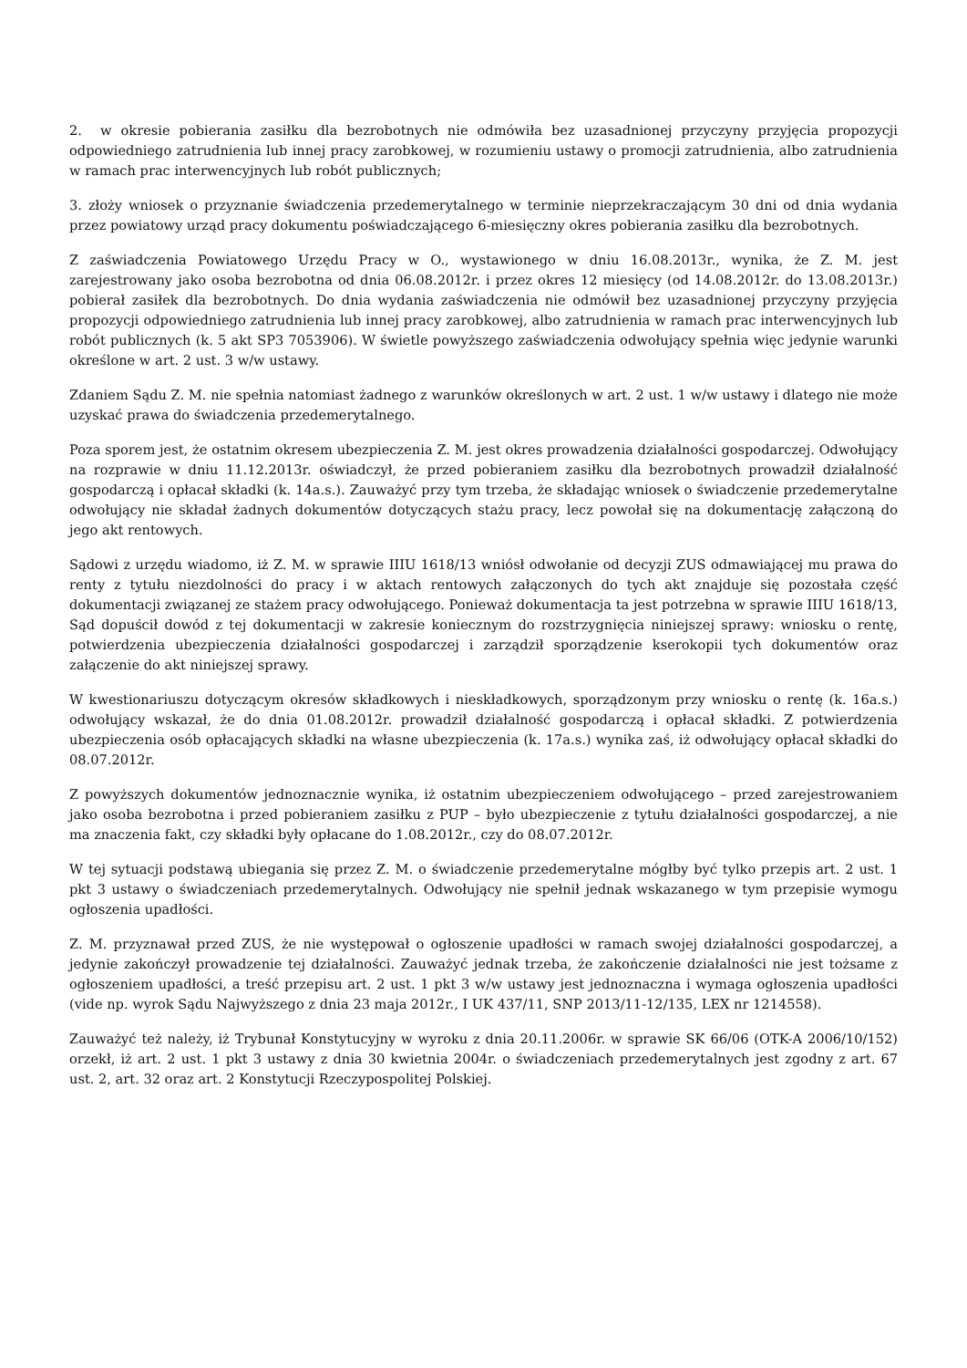2. w okresie pobierania zasiłku dla bezrobotnych nie odmówiła bez uzasadnionej przyczyny przyjęcia propozycji odpowiedniego zatrudnienia lub innej pracy zarobkowej, w rozumieniu ustawy o promocji zatrudnienia, albo zatrudnienia w ramach prac interwencyjnych lub robót publicznych;
3. złoży wniosek o przyznanie świadczenia przedemerytalnego w terminie nieprzekraczającym 30 dni od dnia wydania przez powiatowy urząd pracy dokumentu poświadczającego 6-miesięczny okres pobierania zasiłku dla bezrobotnych.
Z zaświadczenia Powiatowego Urzędu Pracy w O., wystawionego w dniu 16.08.2013r., wynika, że Z. M. jest zarejestrowany jako osoba bezrobotna od dnia 06.08.2012r. i przez okres 12 miesięcy (od 14.08.2012r. do 13.08.2013r.) pobierał zasiłek dla bezrobotnych. Do dnia wydania zaświadczenia nie odmówił bez uzasadnionej przyczyny przyjęcia propozycji odpowiedniego zatrudnienia lub innej pracy zarobkowej, albo zatrudnienia w ramach prac interwencyjnych lub robót publicznych (k. 5 akt SP3 7053906). W świetle powyższego zaświadczenia odwołujący spełnia więc jedynie warunki określone w art. 2 ust. 3 w/w ustawy.
Zdaniem Sądu Z. M. nie spełnia natomiast żadnego z warunków określonych w art. 2 ust. 1 w/w ustawy i dlatego nie może uzyskać prawa do świadczenia przedemerytalnego.
Poza sporem jest, że ostatnim okresem ubezpieczenia Z. M. jest okres prowadzenia działalności gospodarczej. Odwołujący na rozprawie w dniu 11.12.2013r. oświadczył, że przed pobieraniem zasiłku dla bezrobotnych prowadził działalność gospodarczą i opłacał składki (k. 14a.s.). Zauważyć przy tym trzeba, że składając wniosek o świadczenie przedemerytalne odwołujący nie składał żadnych dokumentów dotyczących stażu pracy, lecz powołał się na dokumentację załączoną do jego akt rentowych.
Sądowi z urzędu wiadomo, iż Z. M. w sprawie IIIU 1618/13 wniósł odwołanie od decyzji ZUS odmawiającej mu prawa do renty z tytułu niezdolności do pracy i w aktach rentowych załączonych do tych akt znajduje się pozostała część dokumentacji związanej ze stażem pracy odwołującego. Ponieważ dokumentacja ta jest potrzebna w sprawie IIIU 1618/13, Sąd dopuścił dowód z tej dokumentacji w zakresie koniecznym do rozstrzygnięcia niniejszej sprawy: wniosku o rentę, potwierdzenia ubezpieczenia działalności gospodarczej i zarządził sporządzenie kserokopii tych dokumentów oraz załączenie do akt niniejszej sprawy.
W kwestionariuszu dotyczącym okresów składkowych i nieskładkowych, sporządzonym przy wniosku o rentę (k. 16a.s.) odwołujący wskazał, że do dnia 01.08.2012r. prowadził działalność gospodarczą i opłacał składki. Z potwierdzenia ubezpieczenia osób opłacających składki na własne ubezpieczenia (k. 17a.s.) wynika zaś, iż odwołujący opłacał składki do 08.07.2012r.
Z powyższych dokumentów jednoznacznie wynika, iż ostatnim ubezpieczeniem odwołującego – przed zarejestrowaniem jako osoba bezrobotna i przed pobieraniem zasiłku z PUP – było ubezpieczenie z tytułu działalności gospodarczej, a nie ma znaczenia fakt, czy składki były opłacane do 1.08.2012r., czy do 08.07.2012r.
W tej sytuacji podstawą ubiegania się przez Z. M. o świadczenie przedemerytalne mógłby być tylko przepis art. 2 ust. 1 pkt 3 ustawy o świadczeniach przedemerytalnych. Odwołujący nie spełnił jednak wskazanego w tym przepisie wymogu ogłoszenia upadłości.
Z. M. przyznawał przed ZUS, że nie występował o ogłoszenie upadłości w ramach swojej działalności gospodarczej, a jedynie zakończył prowadzenie tej działalności. Zauważyć jednak trzeba, że zakończenie działalności nie jest tożsame z ogłoszeniem upadłości, a treść przepisu art. 2 ust. 1 pkt 3 w/w ustawy jest jednoznaczna i wymaga ogłoszenia upadłości (vide np. wyrok Sądu Najwyższego z dnia 23 maja 2012r., I UK 437/11, SNP 2013/11-12/135, LEX nr 1214558).
Zauważyć też należy, iż Trybunał Konstytucyjny w wyroku z dnia 20.11.2006r. w sprawie SK 66/06 (OTK-A 2006/10/152) orzekł, iż art. 2 ust. 1 pkt 3 ustawy z dnia 30 kwietnia 2004r. o świadczeniach przedemerytalnych jest zgodny z art. 67 ust. 2, art. 32 oraz art. 2 Konstytucji Rzeczypospolitej Polskiej.